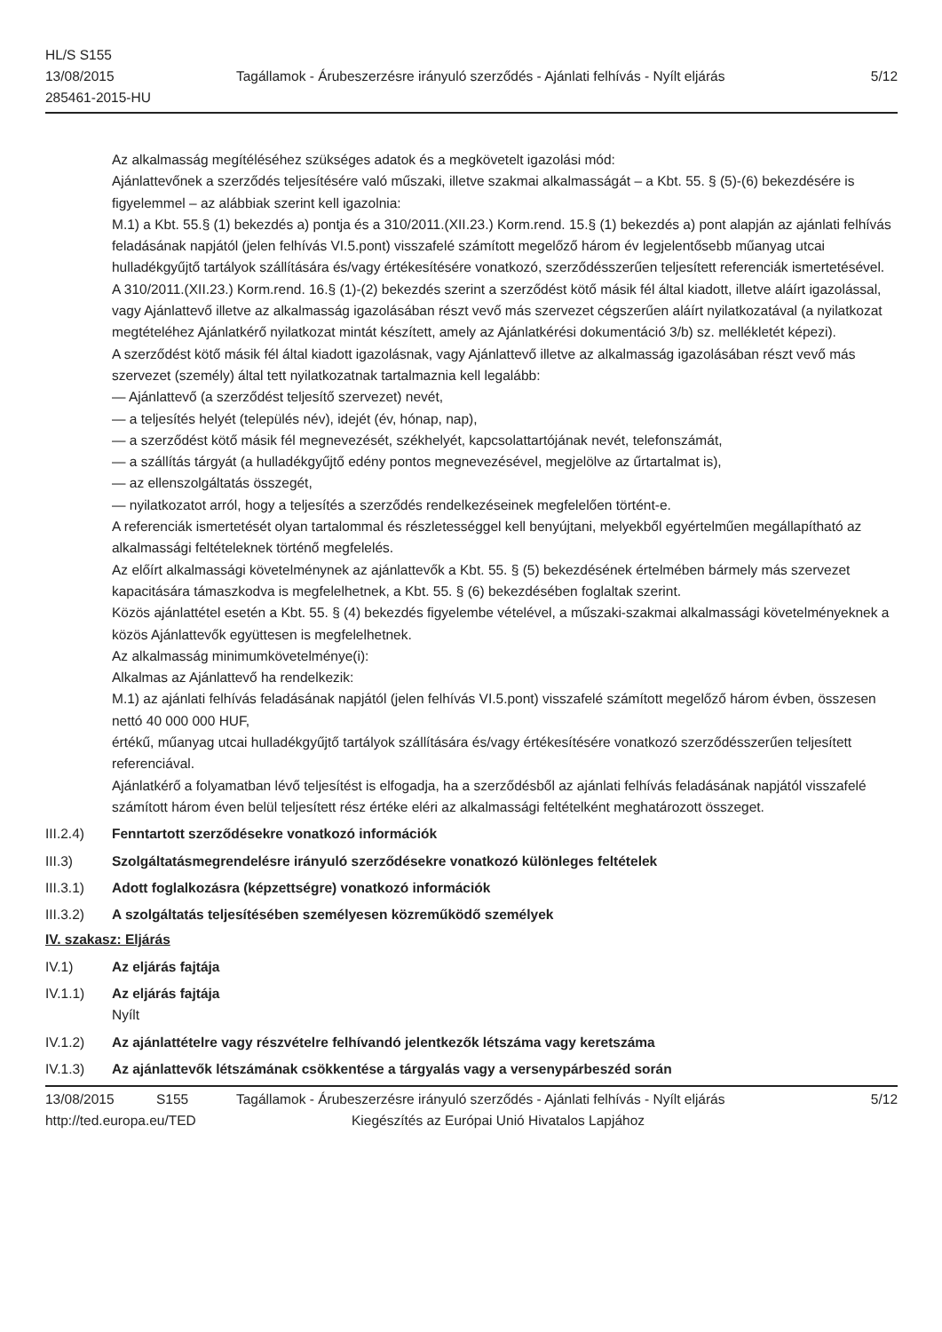HL/S S155
13/08/2015
285461-2015-HU
Tagállamok - Árubeszerzésre irányuló szerződés - Ajánlati felhívás - Nyílt eljárás
5/12
Az alkalmasság megítéléséhez szükséges adatok és a megkövetelt igazolási mód:
Ajánlattevőnek a szerződés teljesítésére való műszaki, illetve szakmai alkalmasságát – a Kbt. 55. § (5)-(6) bekezdésére is figyelemmel – az alábbiak szerint kell igazolnia:
M.1) a Kbt. 55.§ (1) bekezdés a) pontja és a 310/2011.(XII.23.) Korm.rend. 15.§ (1) bekezdés a) pont alapján az ajánlati felhívás feladásának napjától (jelen felhívás VI.5.pont) visszafelé számított megelőző három év legjelentősebb műanyag utcai hulladékgyűjtő tartályok szállítására és/vagy értékesítésére vonatkozó, szerződésszerűen teljesített referenciák ismertetésével.
A 310/2011.(XII.23.) Korm.rend. 16.§ (1)-(2) bekezdés szerint a szerződést kötő másik fél által kiadott, illetve aláírt igazolással, vagy Ajánlattevő illetve az alkalmasság igazolásában részt vevő más szervezet cégszerűen aláírt nyilatkozatával (a nyilatkozat megtételéhez Ajánlatkérő nyilatkozat mintát készített, amely az Ajánlatkérési dokumentáció 3/b) sz. mellékletét képezi).
A szerződést kötő másik fél által kiadott igazolásnak, vagy Ajánlattevő illetve az alkalmasság igazolásában részt vevő más szervezet (személy) által tett nyilatkozatnak tartalmaznia kell legalább:
— Ajánlattevő (a szerződést teljesítő szervezet) nevét,
— a teljesítés helyét (település név), idejét (év, hónap, nap),
— a szerződést kötő másik fél megnevezését, székhelyét, kapcsolattartójának nevét, telefonszámát,
— a szállítás tárgyát (a hulladékgyűjtő edény pontos megnevezésével, megjelölve az űrtartalmat is),
— az ellenszolgáltatás összegét,
— nyilatkozatot arról, hogy a teljesítés a szerződés rendelkezéseinek megfelelően történt-e.
A referenciák ismertetését olyan tartalommal és részletességgel kell benyújtani, melyekből egyértelműen megállapítható az alkalmassági feltételeknek történő megfelelés.
Az előírt alkalmassági követelménynek az ajánlattevők a Kbt. 55. § (5) bekezdésének értelmében bármely más szervezet kapacitására támaszkodva is megfelelhetnek, a Kbt. 55. § (6) bekezdésében foglaltak szerint.
Közös ajánlattétel esetén a Kbt. 55. § (4) bekezdés figyelembe vételével, a műszaki-szakmai alkalmassági követelményeknek a közös Ajánlattevők együttesen is megfelelhetnek.
Az alkalmasság minimumkövetelménye(i):
Alkalmas az Ajánlattevő ha rendelkezik:
M.1) az ajánlati felhívás feladásának napjától (jelen felhívás VI.5.pont) visszafelé számított megelőző három évben, összesen nettó 40 000 000 HUF,
értékű, műanyag utcai hulladékgyűjtő tartályok szállítására és/vagy értékesítésére vonatkozó szerződésszerűen teljesített referenciával.
Ajánlatkérő a folyamatban lévő teljesítést is elfogadja, ha a szerződésből az ajánlati felhívás feladásának napjától visszafelé számított három éven belül teljesített rész értéke eléri az alkalmassági feltételként meghatározott összeget.
III.2.4) Fenntartott szerződésekre vonatkozó információk
III.3) Szolgáltatásmegrendelésre irányuló szerződésekre vonatkozó különleges feltételek
III.3.1) Adott foglalkozásra (képzettségre) vonatkozó információk
III.3.2) A szolgáltatás teljesítésében személyesen közreműködő személyek
IV. szakasz: Eljárás
IV.1) Az eljárás fajtája
IV.1.1) Az eljárás fajtája
Nyílt
IV.1.2) Az ajánlattételre vagy részvételre felhívandó jelentkezők létszáma vagy keretszáma
IV.1.3) Az ajánlattevők létszámának csökkentése a tárgyalás vagy a versenypárbeszéd során
13/08/2015 S155 Tagállamok - Árubeszerzésre irányuló szerződés - Ajánlati felhívás - Nyílt eljárás
5/12
http://ted.europa.eu/TED Kiegészítés az Európai Unió Hivatalos Lapjához